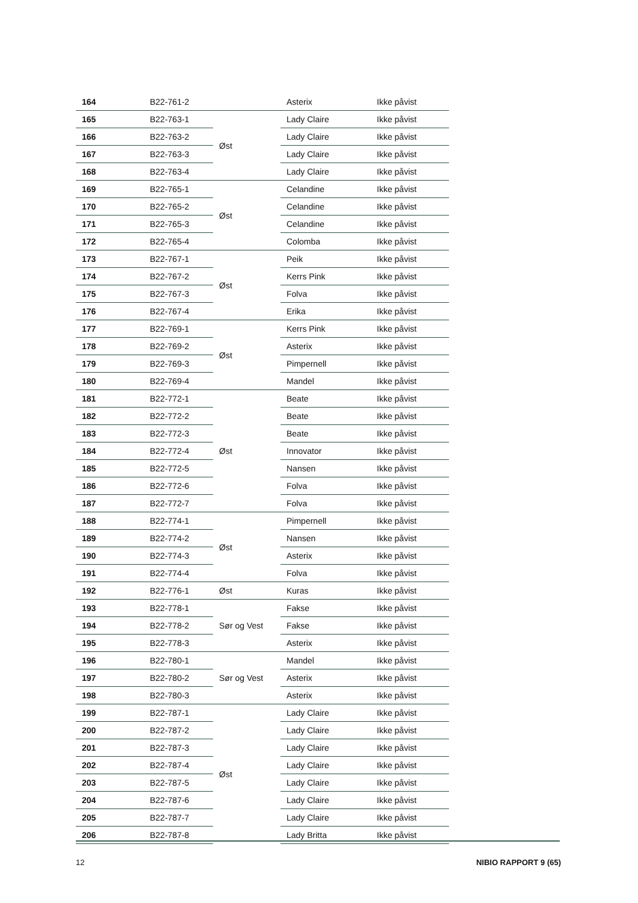| 164 | B22-761-2 | | Asterix | Ikke påvist |
| 165 | B22-763-1 | Øst | Lady Claire | Ikke påvist |
| 166 | B22-763-2 | | Lady Claire | Ikke påvist |
| 167 | B22-763-3 | | Lady Claire | Ikke påvist |
| 168 | B22-763-4 | | Lady Claire | Ikke påvist |
| 169 | B22-765-1 | Øst | Celandine | Ikke påvist |
| 170 | B22-765-2 | | Celandine | Ikke påvist |
| 171 | B22-765-3 | | Celandine | Ikke påvist |
| 172 | B22-765-4 | | Colomba | Ikke påvist |
| 173 | B22-767-1 | Øst | Peik | Ikke påvist |
| 174 | B22-767-2 | | Kerrs Pink | Ikke påvist |
| 175 | B22-767-3 | | Folva | Ikke påvist |
| 176 | B22-767-4 | | Erika | Ikke påvist |
| 177 | B22-769-1 | Øst | Kerrs Pink | Ikke påvist |
| 178 | B22-769-2 | | Asterix | Ikke påvist |
| 179 | B22-769-3 | | Pimpernell | Ikke påvist |
| 180 | B22-769-4 | | Mandel | Ikke påvist |
| 181 | B22-772-1 | Øst | Beate | Ikke påvist |
| 182 | B22-772-2 | | Beate | Ikke påvist |
| 183 | B22-772-3 | | Beate | Ikke påvist |
| 184 | B22-772-4 | | Innovator | Ikke påvist |
| 185 | B22-772-5 | | Nansen | Ikke påvist |
| 186 | B22-772-6 | | Folva | Ikke påvist |
| 187 | B22-772-7 | | Folva | Ikke påvist |
| 188 | B22-774-1 | Øst | Pimpernell | Ikke påvist |
| 189 | B22-774-2 | | Nansen | Ikke påvist |
| 190 | B22-774-3 | | Asterix | Ikke påvist |
| 191 | B22-774-4 | | Folva | Ikke påvist |
| 192 | B22-776-1 | Øst | Kuras | Ikke påvist |
| 193 | B22-778-1 | Sør og Vest | Fakse | Ikke påvist |
| 194 | B22-778-2 | | Fakse | Ikke påvist |
| 195 | B22-778-3 | | Asterix | Ikke påvist |
| 196 | B22-780-1 | Sør og Vest | Mandel | Ikke påvist |
| 197 | B22-780-2 | | Asterix | Ikke påvist |
| 198 | B22-780-3 | | Asterix | Ikke påvist |
| 199 | B22-787-1 | Øst | Lady Claire | Ikke påvist |
| 200 | B22-787-2 | | Lady Claire | Ikke påvist |
| 201 | B22-787-3 | | Lady Claire | Ikke påvist |
| 202 | B22-787-4 | | Lady Claire | Ikke påvist |
| 203 | B22-787-5 | | Lady Claire | Ikke påvist |
| 204 | B22-787-6 | | Lady Claire | Ikke påvist |
| 205 | B22-787-7 | | Lady Claire | Ikke påvist |
| 206 | B22-787-8 | | Lady Britta | Ikke påvist |
12 NIBIO RAPPORT 9 (65)